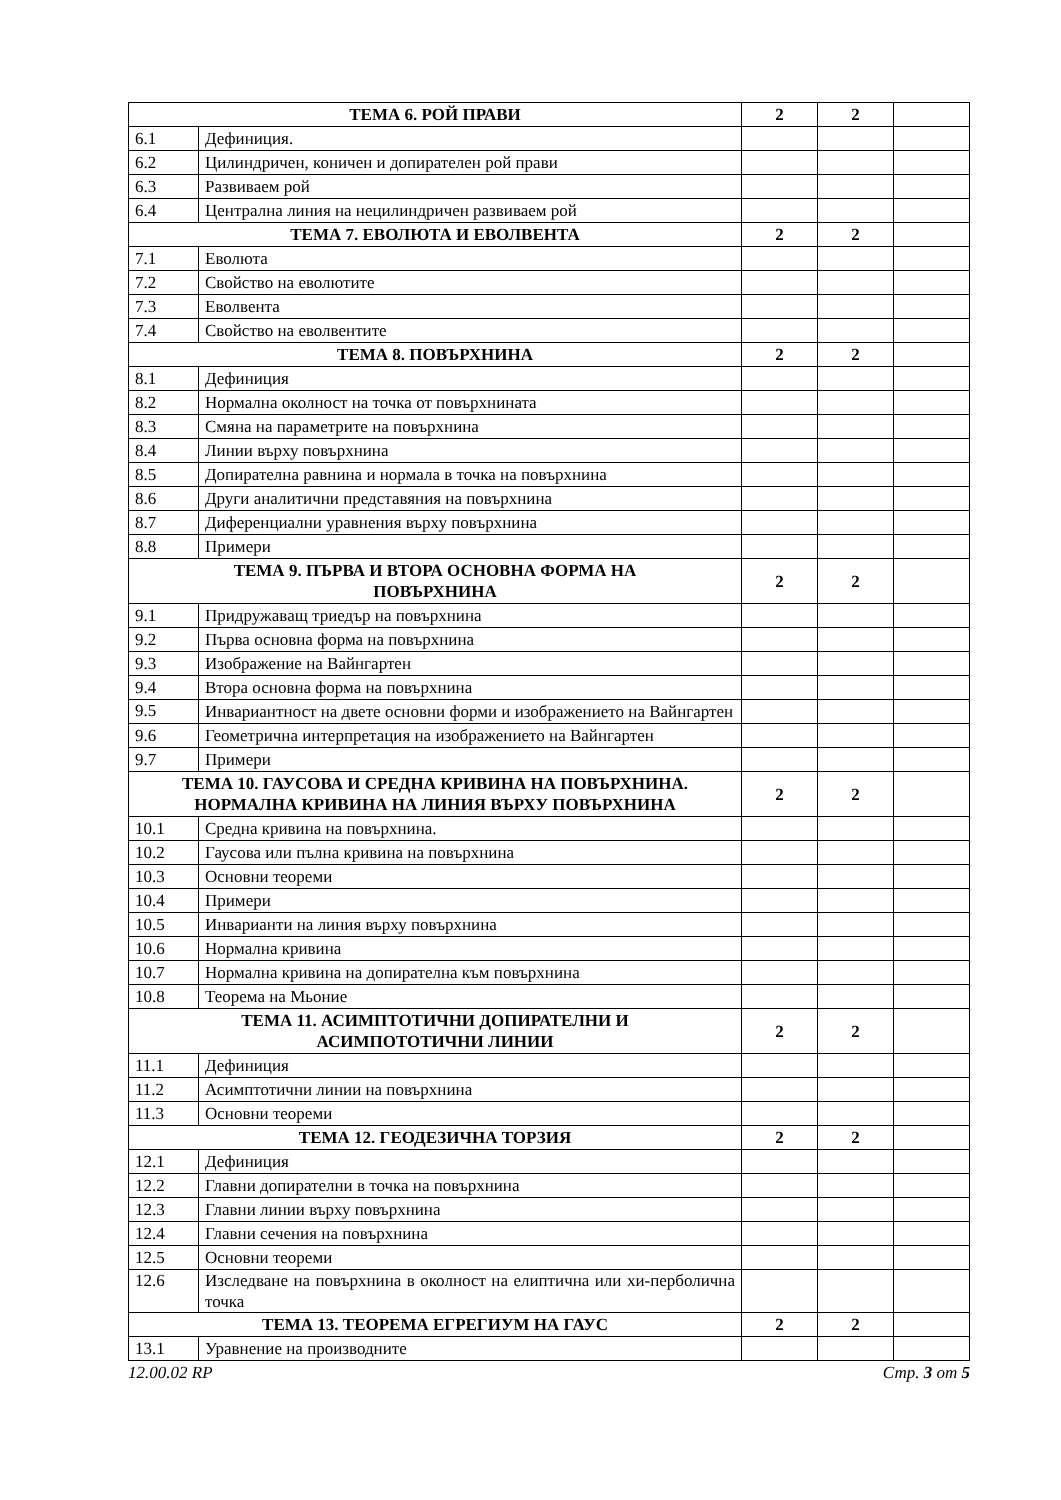| ТЕМА 6. РОЙ ПРАВИ | | 2 | 2 | |
| 6.1 | Дефиниция. | | | |
| 6.2 | Цилиндричен, коничен и допирателен рой прави | | | |
| 6.3 | Развиваем рой | | | |
| 6.4 | Централна линия на нецилиндричен развиваем рой | | | |
| ТЕМА 7. ЕВОЛЮТА И ЕВОЛВЕНТА | | 2 | 2 | |
| 7.1 | Еволюта | | | |
| 7.2 | Свойство на еволютите | | | |
| 7.3 | Еволвента | | | |
| 7.4 | Свойство на еволвентите | | | |
| ТЕМА 8. ПОВЪРХНИНА | | 2 | 2 | |
| 8.1 | Дефиниция | | | |
| 8.2 | Нормална околност на точка от повърхнината | | | |
| 8.3 | Смяна на параметрите на повърхнина | | | |
| 8.4 | Линии върху повърхнина | | | |
| 8.5 | Допирателна равнина и нормала в точка на повърхнина | | | |
| 8.6 | Други аналитични представяния на повърхнина | | | |
| 8.7 | Диференциални уравнения върху повърхнина | | | |
| 8.8 | Примери | | | |
| ТЕМА 9. ПЪРВА И ВТОРА ОСНОВНА ФОРМА НА ПОВЪРХНИНА | | 2 | 2 | |
| 9.1 | Придружаващ триедър на повърхнина | | | |
| 9.2 | Първа основна форма на повърхнина | | | |
| 9.3 | Изображение на Вайнгартен | | | |
| 9.4 | Втора основна форма на повърхнина | | | |
| 9.5 | Инвариантност на двете основни форми и изображението на Вайнгартен | | | |
| 9.6 | Геометрична интерпретация на изображението на Вайнгартен | | | |
| 9.7 | Примери | | | |
| ТЕМА 10. ГАУСОВА И СРЕДНА КРИВИНА НА ПОВЪРХНИНА. НОРМАЛНА КРИВИНА НА ЛИНИЯ ВЪРХУ ПОВЪРХНИНА | | 2 | 2 | |
| 10.1 | Средна кривина на повърхнина. | | | |
| 10.2 | Гаусова или пълна кривина на повърхнина | | | |
| 10.3 | Основни теореми | | | |
| 10.4 | Примери | | | |
| 10.5 | Инварианти на линия върху повърхнина | | | |
| 10.6 | Нормална кривина | | | |
| 10.7 | Нормална кривина на допирателна към повърхнина | | | |
| 10.8 | Теорема на Мьоние | | | |
| ТЕМА 11. АСИМПТОТИЧНИ ДОПИРАТЕЛНИ И АСИМПОТОТИЧНИ ЛИНИИ | | 2 | 2 | |
| 11.1 | Дефиниция | | | |
| 11.2 | Асимптотични линии на повърхнина | | | |
| 11.3 | Основни теореми | | | |
| ТЕМА 12. ГЕОДЕЗИЧНА ТОРЗИЯ | | 2 | 2 | |
| 12.1 | Дефиниция | | | |
| 12.2 | Главни допирателни в точка на повърхнина | | | |
| 12.3 | Главни линии върху повърхнина | | | |
| 12.4 | Главни сечения на повърхнина | | | |
| 12.5 | Основни теореми | | | |
| 12.6 | Изследване на повърхнина в околност на елиптична или хи-перболична точка | | | |
| ТЕМА 13. ТЕОРЕМА ЕГРЕГИУМ НА ГАУС | | 2 | 2 | |
| 13.1 | Уравнение на производните | | | |
12.00.02 RP Стр. 3 от 5